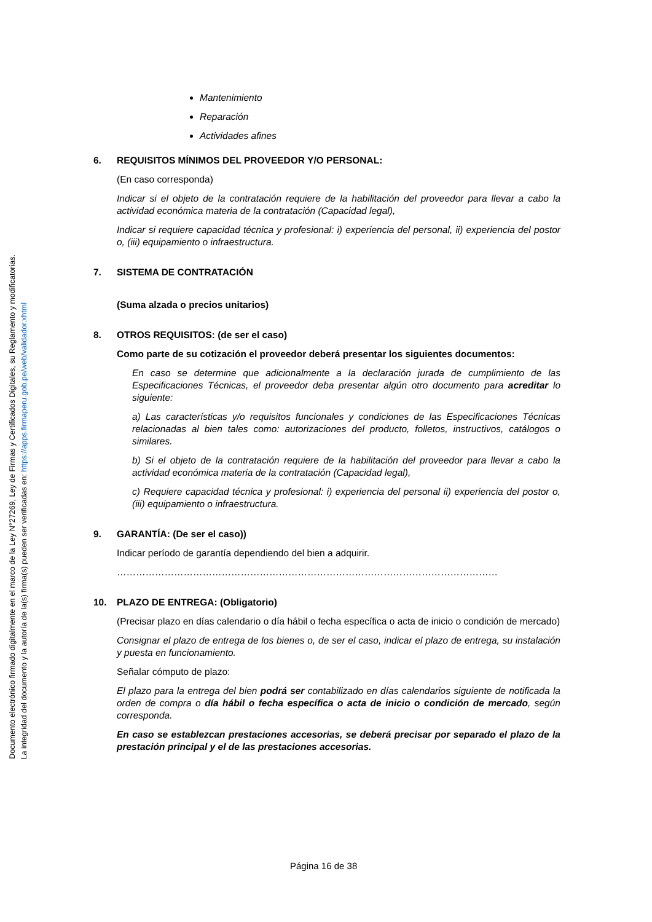Mantenimiento
Reparación
Actividades afines
6. REQUISITOS MÍNIMOS DEL PROVEEDOR Y/O PERSONAL:
(En caso corresponda)
Indicar si el objeto de la contratación requiere de la habilitación del proveedor para llevar a cabo la actividad económica materia de la contratación (Capacidad legal),
Indicar si requiere capacidad técnica y profesional: i) experiencia del personal, ii) experiencia del postor o, (iii) equipamiento o infraestructura.
7. SISTEMA DE CONTRATACIÓN
(Suma alzada o precios unitarios)
8. OTROS REQUISITOS: (de ser el caso)
Como parte de su cotización el proveedor deberá presentar los siguientes documentos:
En caso se determine que adicionalmente a la declaración jurada de cumplimiento de las Especificaciones Técnicas, el proveedor deba presentar algún otro documento para acreditar lo siguiente:
a) Las características y/o requisitos funcionales y condiciones de las Especificaciones Técnicas relacionadas al bien tales como: autorizaciones del producto, folletos, instructivos, catálogos o similares.
b) Si el objeto de la contratación requiere de la habilitación del proveedor para llevar a cabo la actividad económica materia de la contratación (Capacidad legal),
c) Requiere capacidad técnica y profesional: i) experiencia del personal ii) experiencia del postor o, (iii) equipamiento o infraestructura.
9. GARANTÍA: (De ser el caso))
Indicar período de garantía dependiendo del bien a adquirir.
…………………………………………………………………………………………………………
10. PLAZO DE ENTREGA: (Obligatorio)
(Precisar plazo en días calendario o día hábil o fecha específica o acta de inicio o condición de mercado)
Consignar el plazo de entrega de los bienes o, de ser el caso, indicar el plazo de entrega, su instalación y puesta en funcionamiento.
Señalar cómputo de plazo:
El plazo para la entrega del bien podrá ser contabilizado en días calendarios siguiente de notificada la orden de compra o día hábil o fecha específica o acta de inicio o condición de mercado, según corresponda.
En caso se establezcan prestaciones accesorias, se deberá precisar por separado el plazo de la prestación principal y el de las prestaciones accesorias.
Página 16 de 38
Documento electrónico firmado digitalmente en el marco de la Ley N°27269, Ley de Firmas y Certificados Digitales, su Reglamento y modificatorias.
La integridad del documento y la autoría de la(s) firma(s) pueden ser verificadas en: https://apps.firmaperu.gob.pe/web/validador.xhtml